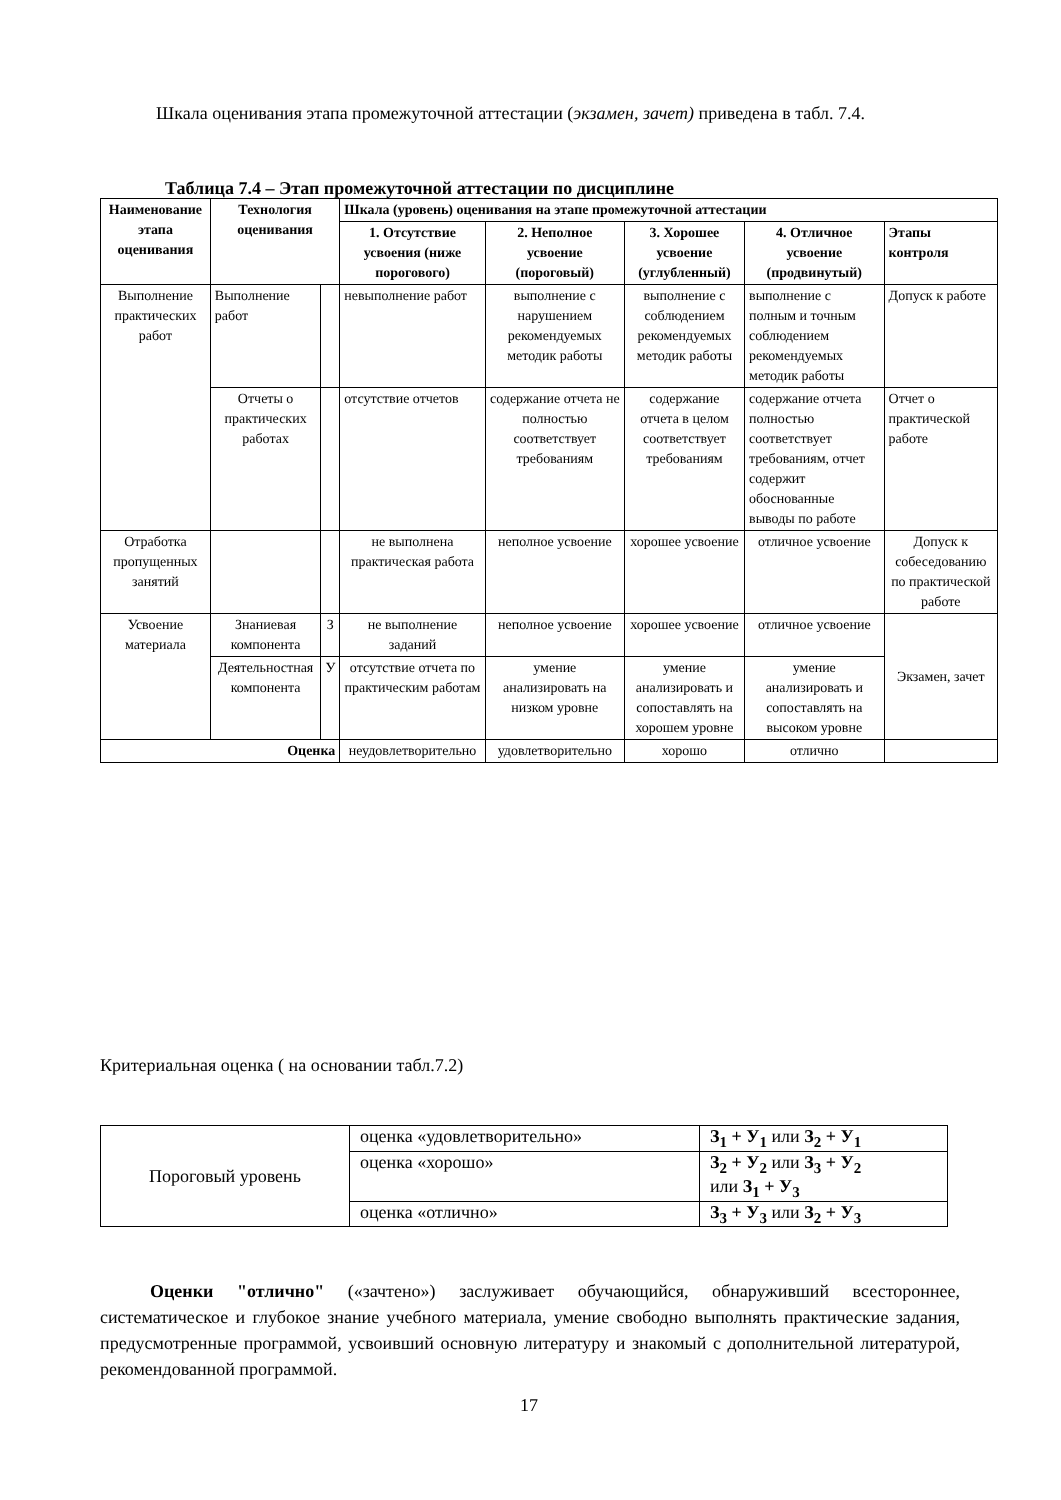Шкала оценивания этапа промежуточной аттестации (экзамен, зачет) приведена в табл. 7.4.
Таблица 7.4 – Этап промежуточной аттестации по дисциплине
| Наименование этапа оценивания | Технология оценивания | | Шкала (уровень) оценивания на этапе промежуточной аттестации | | | | |
| --- | --- | --- | --- | --- | --- | --- | --- |
| | | | 1. Отсутствие усвоения (ниже порогового) | 2. Неполное усвоение (пороговый) | 3. Хорошее усвоение (углубленный) | 4. Отличное усвоение (продвинутый) | Этапы контроля |
| Выполнение практических работ | Выполнение работ | | невыполнение работ | выполнение с нарушением рекомендуемых методик работы | выполнение с соблюдением рекомендуемых методик работы | выполнение с полным и точным соблюдением рекомендуемых методик работы | Допуск к работе |
| | Отчеты о практических работах | | отсутствие отчетов | содержание отчета не полностью соответствует требованиям | содержание отчета в целом соответствует требованиям | содержание отчета полностью соответствует требованиям, отчет содержит обоснованные выводы по работе | Отчет о практической работе |
| Отработка пропущенных занятий | | | не выполнена практическая работа | неполное усвоение | хорошее усвоение | отличное усвоение | Допуск к собеседованию по практической работе |
| Усвоение материала | Знаниевая компонента | З | не выполнение заданий | неполное усвоение | хорошее усвоение | отличное усвоение | Экзамен, зачет |
| | Деятельностная компонента | У | отсутствие отчета по практическим работам | умение анализировать на низком уровне | умение анализировать и сопоставлять на хорошем уровне | умение анализировать и сопоставлять на высоком уровне | |
| Оценка | | | неудовлетворительно | удовлетворительно | хорошо | отлично | |
Критериальная оценка ( на основании табл.7.2)
| Пороговый уровень | оценка «удовлетворительно» | З<sub>1</sub> + У<sub>1</sub> или З<sub>2</sub> + У<sub>1</sub> |
| | оценка «хорошо» | З<sub>2</sub> + У<sub>2</sub> или З<sub>3</sub> + У<sub>2</sub> или З<sub>1</sub> + У<sub>3</sub> |
| | оценка «отлично» | З<sub>3</sub> + У<sub>3</sub> или З<sub>2</sub> + У<sub>3</sub> |
Оценки "отлично" («зачтено») заслуживает обучающийся, обнаруживший всестороннее, систематическое и глубокое знание учебного материала, умение свободно выполнять практические задания, предусмотренные программой, усвоивший основную литературу и знакомый с дополнительной литературой, рекомендованной программой.
17